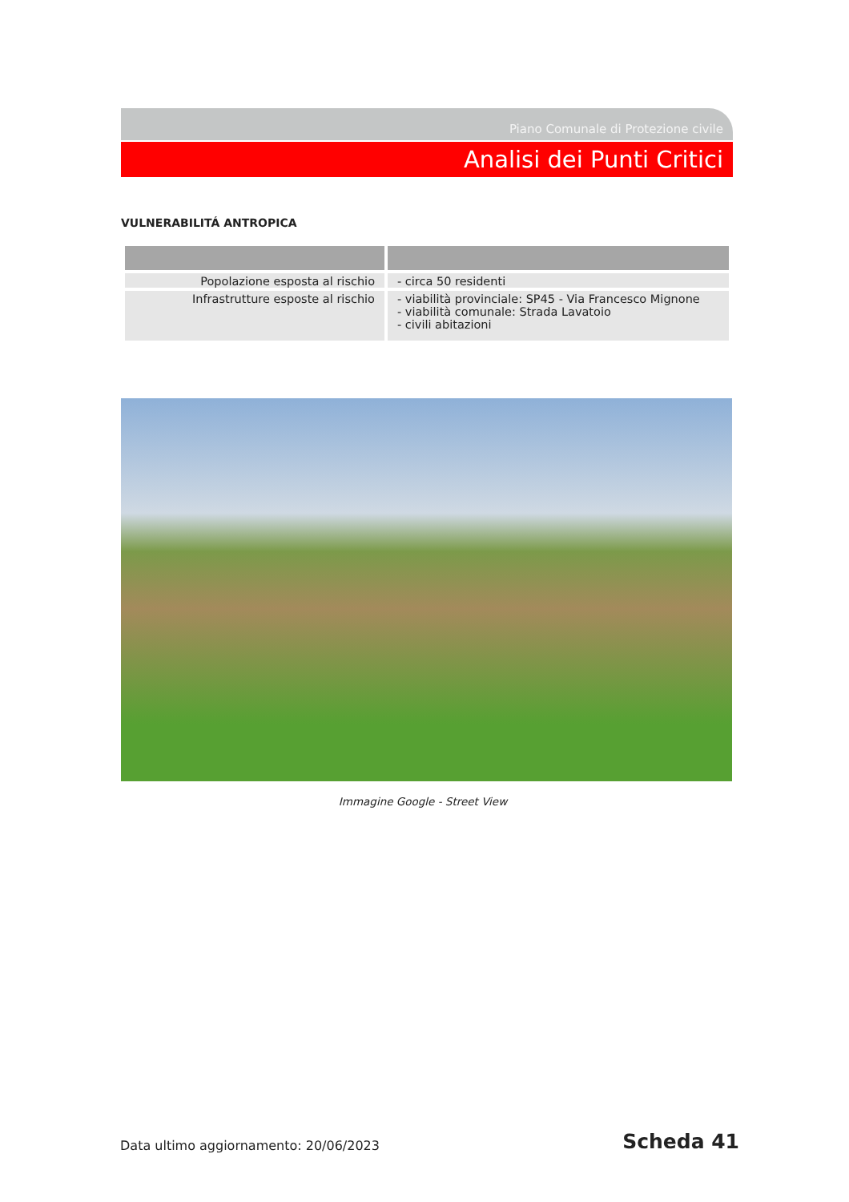Piano Comunale di Protezione civile
Analisi dei Punti Critici
VULNERABILITÁ ANTROPICA
| Popolazione esposta al rischio | - circa 50 residenti |
| Infrastrutture esposte al rischio | - viabilità provinciale: SP45 - Via Francesco Mignone - viabilità comunale: Strada Lavatoio - civili abitazioni |
Immagine Google - Street View
Data ultimo aggiornamento: 20/06/2023
Scheda 41